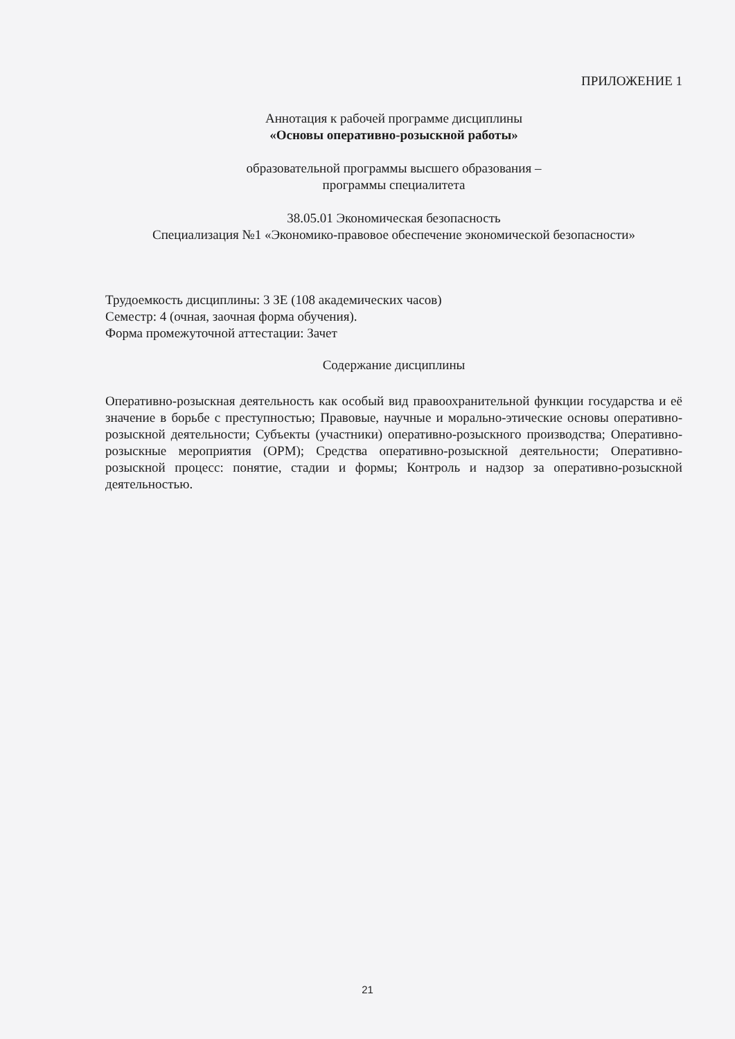ПРИЛОЖЕНИЕ 1
Аннотация к рабочей программе дисциплины
«Основы оперативно-розыскной работы»
образовательной программы высшего образования –
программы специалитета
38.05.01 Экономическая безопасность
Специализация №1 «Экономико-правовое обеспечение экономической безопасности»
Трудоемкость дисциплины: 3 ЗЕ (108 академических часов)
Семестр: 4 (очная, заочная форма обучения).
Форма промежуточной аттестации: Зачет
Содержание дисциплины
Оперативно-розыскная деятельность как особый вид правоохранительной функции государства и её значение в борьбе с преступностью; Правовые, научные и морально-этические основы оперативно-розыскной деятельности; Субъекты (участники) оперативно-розыскного производства; Оперативно-розыскные мероприятия (ОРМ); Средства оперативно-розыскной деятельности; Оперативно-розыскной процесс: понятие, стадии и формы; Контроль и надзор за оперативно-розыскной деятельностью.
21